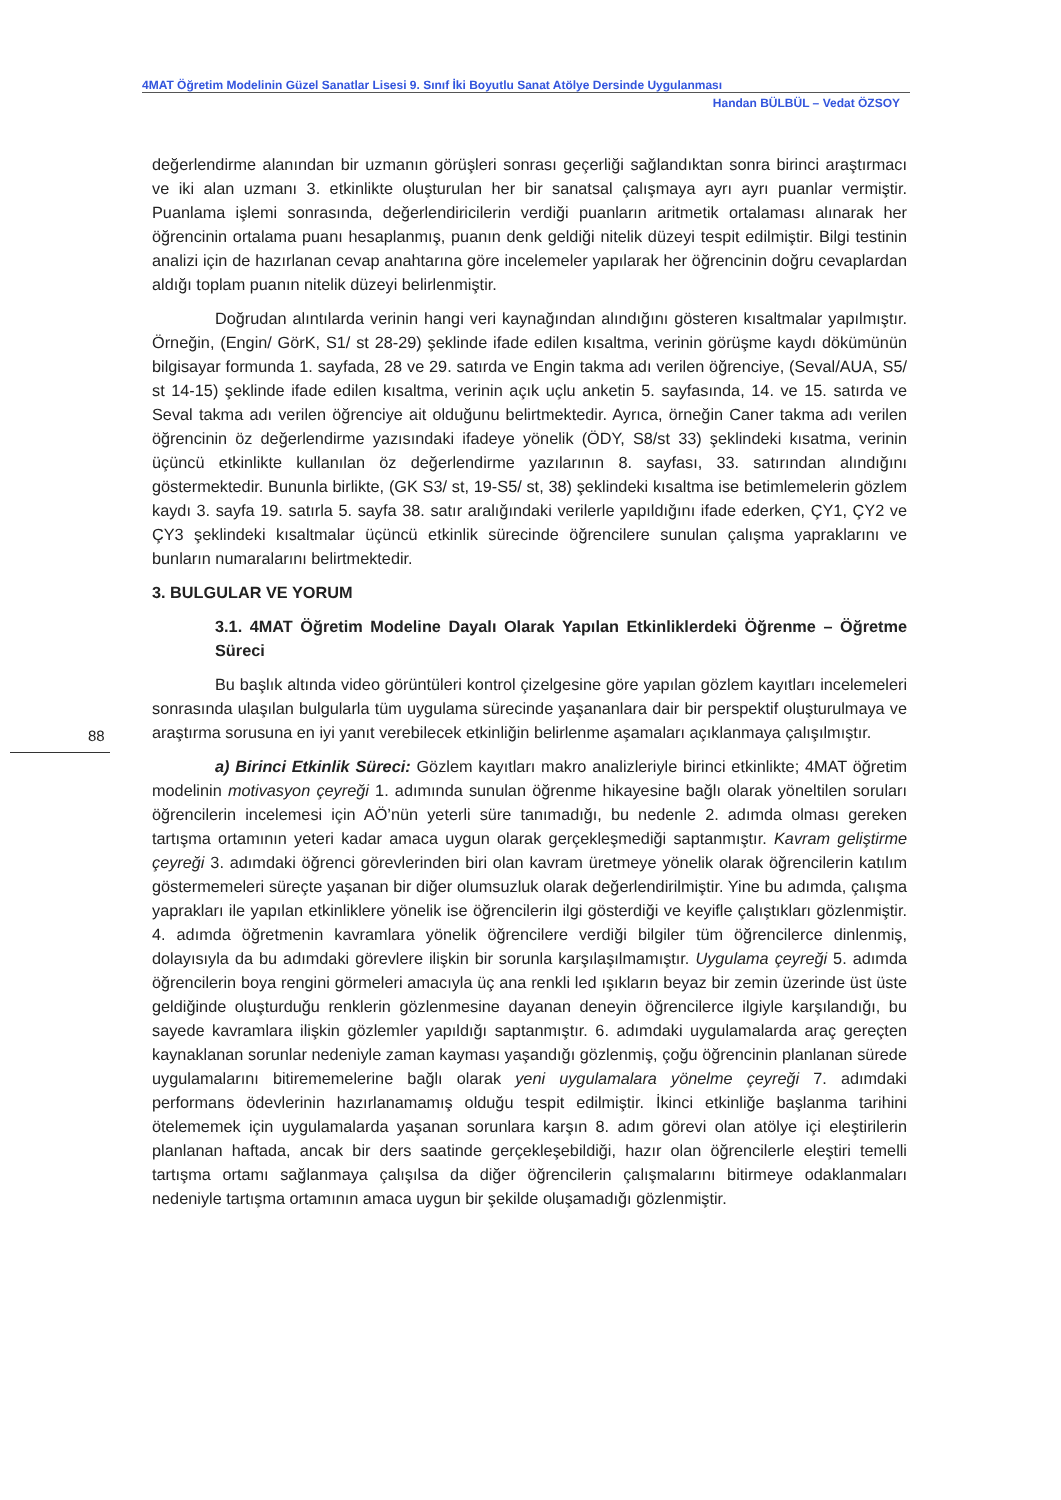4MAT Öğretim Modelinin Güzel Sanatlar Lisesi 9. Sınıf İki Boyutlu Sanat Atölye Dersinde Uygulanması
Handan BÜLBÜL – Vedat ÖZSOY
88
değerlendirme alanından bir uzmanın görüşleri sonrası geçerliği sağlandıktan sonra birinci araştırmacı ve iki alan uzmanı 3. etkinlikte oluşturulan her bir sanatsal çalışmaya ayrı ayrı puanlar vermiştir. Puanlama işlemi sonrasında, değerlendiricilerin verdiği puanların aritmetik ortalaması alınarak her öğrencinin ortalama puanı hesaplanmış, puanın denk geldiği nitelik düzeyi tespit edilmiştir. Bilgi testinin analizi için de hazırlanan cevap anahtarına göre incelemeler yapılarak her öğrencinin doğru cevaplardan aldığı toplam puanın nitelik düzeyi belirlenmiştir.
Doğrudan alıntılarda verinin hangi veri kaynağından alındığını gösteren kısaltmalar yapılmıştır. Örneğin, (Engin/ GörK, S1/ st 28-29) şeklinde ifade edilen kısaltma, verinin görüşme kaydı dökümünün bilgisayar formunda 1. sayfada, 28 ve 29. satırda ve Engin takma adı verilen öğrenciye, (Seval/AUA, S5/ st 14-15) şeklinde ifade edilen kısaltma, verinin açık uçlu anketin 5. sayfasında, 14. ve 15. satırda ve Seval takma adı verilen öğrenciye ait olduğunu belirtmektedir. Ayrıca, örneğin Caner takma adı verilen öğrencinin öz değerlendirme yazısındaki ifadeye yönelik (ÖDY, S8/st 33) şeklindeki kısatma, verinin üçüncü etkinlikte kullanılan öz değerlendirme yazılarının 8. sayfası, 33. satırından alındığını göstermektedir. Bununla birlikte, (GK S3/ st, 19-S5/ st, 38) şeklindeki kısaltma ise betimlemelerin gözlem kaydı 3. sayfa 19. satırla 5. sayfa 38. satır aralığındaki verilerle yapıldığını ifade ederken, ÇY1, ÇY2 ve ÇY3 şeklindeki kısaltmalar üçüncü etkinlik sürecinde öğrencilere sunulan çalışma yapraklarını ve bunların numaralarını belirtmektedir.
3. BULGULAR VE YORUM
3.1. 4MAT Öğretim Modeline Dayalı Olarak Yapılan Etkinliklerdeki Öğrenme – Öğretme Süreci
Bu başlık altında video görüntüleri kontrol çizelgesine göre yapılan gözlem kayıtları incelemeleri sonrasında ulaşılan bulgularla tüm uygulama sürecinde yaşananlara dair bir perspektif oluşturulmaya ve araştırma sorusuna en iyi yanıt verebilecek etkinliğin belirlenme aşamaları açıklanmaya çalışılmıştır.
a) Birinci Etkinlik Süreci: Gözlem kayıtları makro analizleriyle birinci etkinlikte; 4MAT öğretim modelinin motivasyon çeyreği 1. adımında sunulan öğrenme hikayesine bağlı olarak yöneltilen soruları öğrencilerin incelemesi için AÖ’nün yeterli süre tanımadığı, bu nedenle 2. adımda olması gereken tartışma ortamının yeteri kadar amaca uygun olarak gerçekleşmediği saptanmıştır. Kavram geliştirme çeyreği 3. adımdaki öğrenci görevlerinden biri olan kavram üretmeye yönelik olarak öğrencilerin katılım göstermemeleri süreçte yaşanan bir diğer olumsuzluk olarak değerlendirilmiştir. Yine bu adımda, çalışma yaprakları ile yapılan etkinliklere yönelik ise öğrencilerin ilgi gösterdiği ve keyifle çalıştıkları gözlenmiştir. 4. adımda öğretmenin kavramlara yönelik öğrencilere verdiği bilgiler tüm öğrencilerce dinlenmiş, dolayısıyla da bu adımdaki görevlere ilişkin bir sorunla karşılaşılmamıştır. Uygulama çeyreği 5. adımda öğrencilerin boya rengini görmeleri amacıyla üç ana renkli led ışıkların beyaz bir zemin üzerinde üst üste geldiğinde oluşturduğu renklerin gözlenmesine dayanan deneyin öğrencilerce ilgiyle karşılandığı, bu sayede kavramlara ilişkin gözlemler yapıldığı saptanmıştır. 6. adımdaki uygulamalarda araç gereçten kaynaklanan sorunlar nedeniyle zaman kayması yaşandığı gözlenmiş, çoğu öğrencinin planlanan sürede uygulamalarını bitirememelerine bağlı olarak yeni uygulamalara yönelme çeyreği 7. adımdaki performans ödevlerinin hazırlanamamış olduğu tespit edilmiştir. İkinci etkinliğe başlanma tarihini ötelememek için uygulamalarda yaşanan sorunlara karşın 8. adım görevi olan atölye içi eleştirilerin planlanan haftada, ancak bir ders saatinde gerçekleşebildiği, hazır olan öğrencilerle eleştiri temelli tartışma ortamı sağlanmaya çalışılsa da diğer öğrencilerin çalışmalarını bitirmeye odaklanmaları nedeniyle tartışma ortamının amaca uygun bir şekilde oluşamadığı gözlenmiştir.